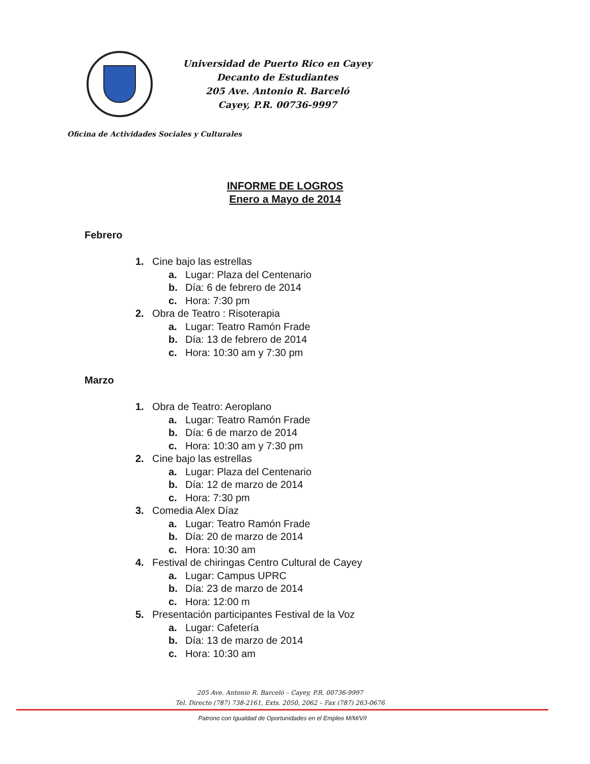Universidad de Puerto Rico en Cayey
Decanto de Estudiantes
205 Ave. Antonio R. Barceló
Cayey, P.R. 00736-9997
Oficina de Actividades Sociales y Culturales
INFORME DE LOGROS
Enero a Mayo de 2014
Febrero
1. Cine bajo las estrellas
a. Lugar: Plaza del Centenario
b. Día: 6 de febrero de 2014
c. Hora: 7:30 pm
2. Obra de Teatro : Risoterapia
a. Lugar: Teatro Ramón Frade
b. Día: 13 de febrero de 2014
c. Hora: 10:30 am y 7:30 pm
Marzo
1. Obra de Teatro: Aeroplano
a. Lugar: Teatro Ramón Frade
b. Día: 6 de marzo de 2014
c. Hora: 10:30 am y 7:30 pm
2. Cine bajo las estrellas
a. Lugar: Plaza del Centenario
b. Día: 12 de marzo de 2014
c. Hora: 7:30 pm
3. Comedia Alex Díaz
a. Lugar: Teatro Ramón Frade
b. Día: 20 de marzo de 2014
c. Hora: 10:30 am
4. Festival de chiringas Centro Cultural de Cayey
a. Lugar: Campus UPRC
b. Día: 23 de marzo de 2014
c. Hora: 12:00 m
5. Presentación participantes Festival de la Voz
a. Lugar: Cafetería
b. Día: 13 de marzo de 2014
c. Hora: 10:30 am
205 Ave. Antonio R. Barceló – Cayey, P.R. 00736-9997
Tel. Directo (787) 738-2161, Exts. 2050, 2062 – Fax (787) 263-0676
Patrono con Igualdad de Oportunidades en el Empleo M/M/V/I